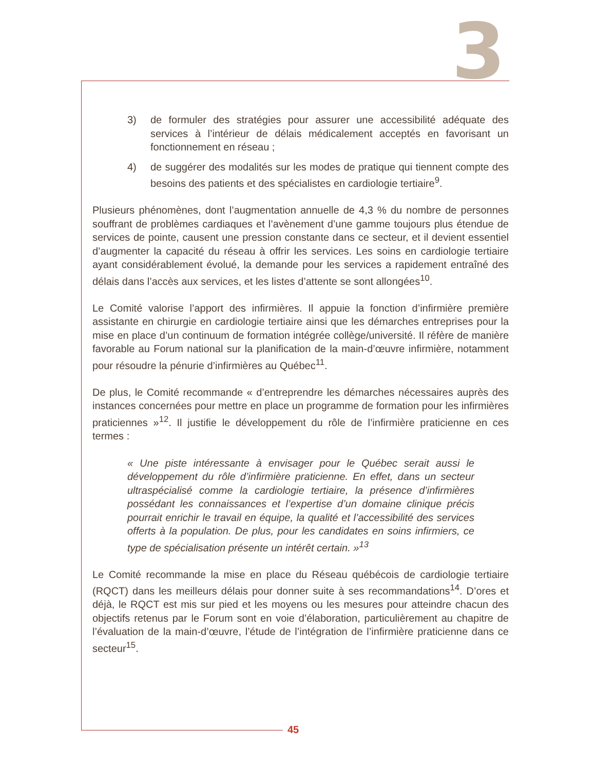3
3) de formuler des stratégies pour assurer une accessibilité adéquate des services à l’intérieur de délais médicalement acceptés en favorisant un fonctionnement en réseau ;
4) de suggérer des modalités sur les modes de pratique qui tiennent compte des besoins des patients et des spécialistes en cardiologie tertiaire<sup>9</sup>.
Plusieurs phénomènes, dont l’augmentation annuelle de 4,3 % du nombre de personnes souffrant de problèmes cardiaques et l’avènement d’une gamme toujours plus étendue de services de pointe, causent une pression constante dans ce secteur, et il devient essentiel d’augmenter la capacité du réseau à offrir les services. Les soins en cardiologie tertiaire ayant considérablement évolué, la demande pour les services a rapidement entraîné des délais dans l’accès aux services, et les listes d’attente se sont allongées<sup>10</sup>.
Le Comité valorise l’apport des infirmières. Il appuie la fonction d’infirmière première assistante en chirurgie en cardiologie tertiaire ainsi que les démarches entreprises pour la mise en place d’un continuum de formation intégrée collège/université. Il réfère de manière favorable au Forum national sur la planification de la main-d’œuvre infirmière, notamment pour résoudre la pénurie d’infirmières au Québec<sup>11</sup>.
De plus, le Comité recommande « d’entreprendre les démarches nécessaires auprès des instances concernées pour mettre en place un programme de formation pour les infirmières praticiennes »<sup>12</sup>. Il justifie le développement du rôle de l’infirmière praticienne en ces termes :
« Une piste intéressante à envisager pour le Québec serait aussi le développement du rôle d’infirmière praticienne. En effet, dans un secteur ultraspécialisé comme la cardiologie tertiaire, la présence d’infirmières possédant les connaissances et l’expertise d’un domaine clinique précis pourrait enrichir le travail en équipe, la qualité et l’accessibilité des services offerts à la population. De plus, pour les candidates en soins infirmiers, ce type de spécialisation présente un intérêt certain. »<sup>13</sup>
Le Comité recommande la mise en place du Réseau québécois de cardiologie tertiaire (RQCT) dans les meilleurs délais pour donner suite à ses recommandations<sup>14</sup>. D’ores et déjà, le RQCT est mis sur pied et les moyens ou les mesures pour atteindre chacun des objectifs retenus par le Forum sont en voie d’élaboration, particulièrement au chapitre de l’évaluation de la main-d’œuvre, l’étude de l’intégration de l’infirmière praticienne dans ce secteur<sup>15</sup>.
45